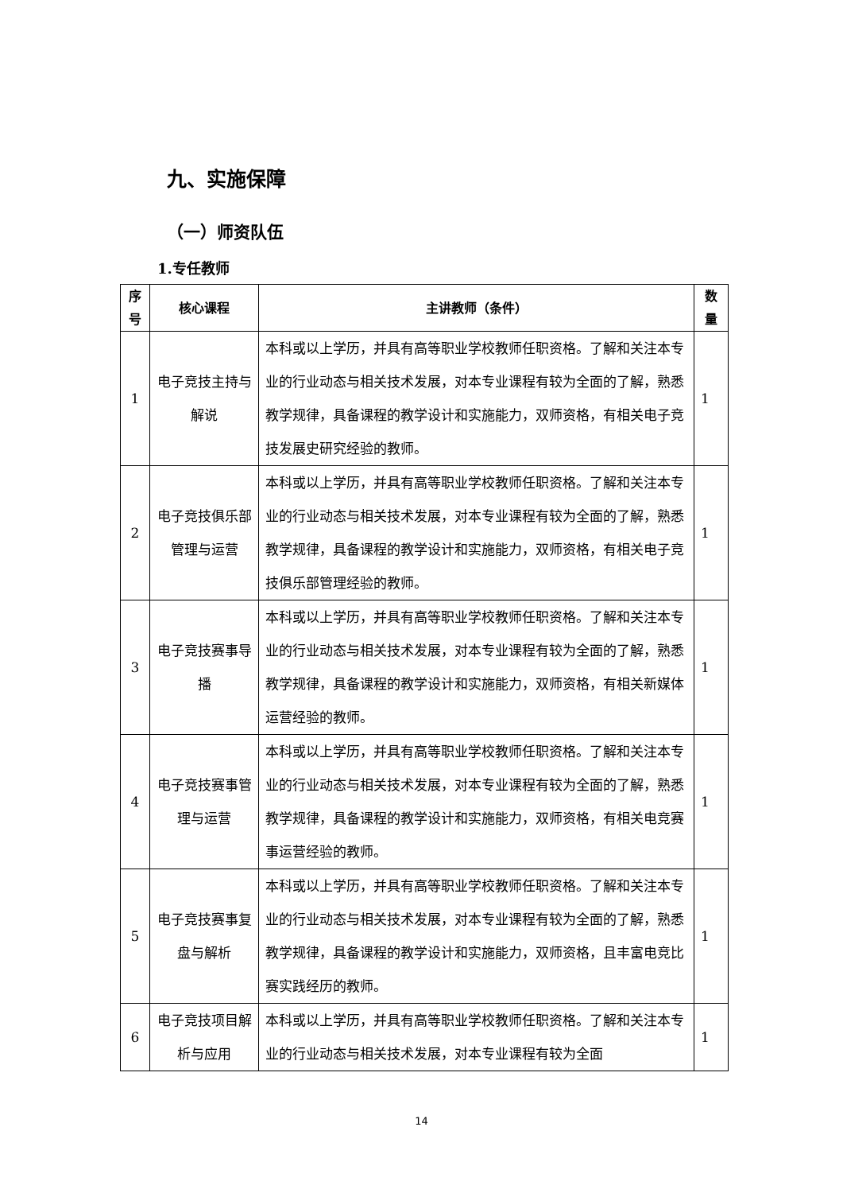九、实施保障
（一）师资队伍
1.专任教师
| 序 号 | 核心课程 | 主讲教师（条件） | 数 量 |
| --- | --- | --- | --- |
| 1 | 电子竞技主持与解说 | 本科或以上学历，并具有高等职业学校教师任职资格。了解和关注本专业的行业动态与相关技术发展，对本专业课程有较为全面的了解，熟悉教学规律，具备课程的教学设计和实施能力，双师资格，有相关电子竞技发展史研究经验的教师。 | 1 |
| 2 | 电子竞技俱乐部管理与运营 | 本科或以上学历，并具有高等职业学校教师任职资格。了解和关注本专业的行业动态与相关技术发展，对本专业课程有较为全面的了解，熟悉教学规律，具备课程的教学设计和实施能力，双师资格，有相关电子竞技俱乐部管理经验的教师。 | 1 |
| 3 | 电子竞技赛事导播 | 本科或以上学历，并具有高等职业学校教师任职资格。了解和关注本专业的行业动态与相关技术发展，对本专业课程有较为全面的了解，熟悉教学规律，具备课程的教学设计和实施能力，双师资格，有相关新媒体运营经验的教师。 | 1 |
| 4 | 电子竞技赛事管理与运营 | 本科或以上学历，并具有高等职业学校教师任职资格。了解和关注本专业的行业动态与相关技术发展，对本专业课程有较为全面的了解，熟悉教学规律，具备课程的教学设计和实施能力，双师资格，有相关电竞赛事运营经验的教师。 | 1 |
| 5 | 电子竞技赛事复盘与解析 | 本科或以上学历，并具有高等职业学校教师任职资格。了解和关注本专业的行业动态与相关技术发展，对本专业课程有较为全面的了解，熟悉教学规律，具备课程的教学设计和实施能力，双师资格，且丰富电竞比赛实践经历的教师。 | 1 |
| 6 | 电子竞技项目解析与应用 | 本科或以上学历，并具有高等职业学校教师任职资格。了解和关注本专业的行业动态与相关技术发展，对本专业课程有较为全面 | 1 |
14